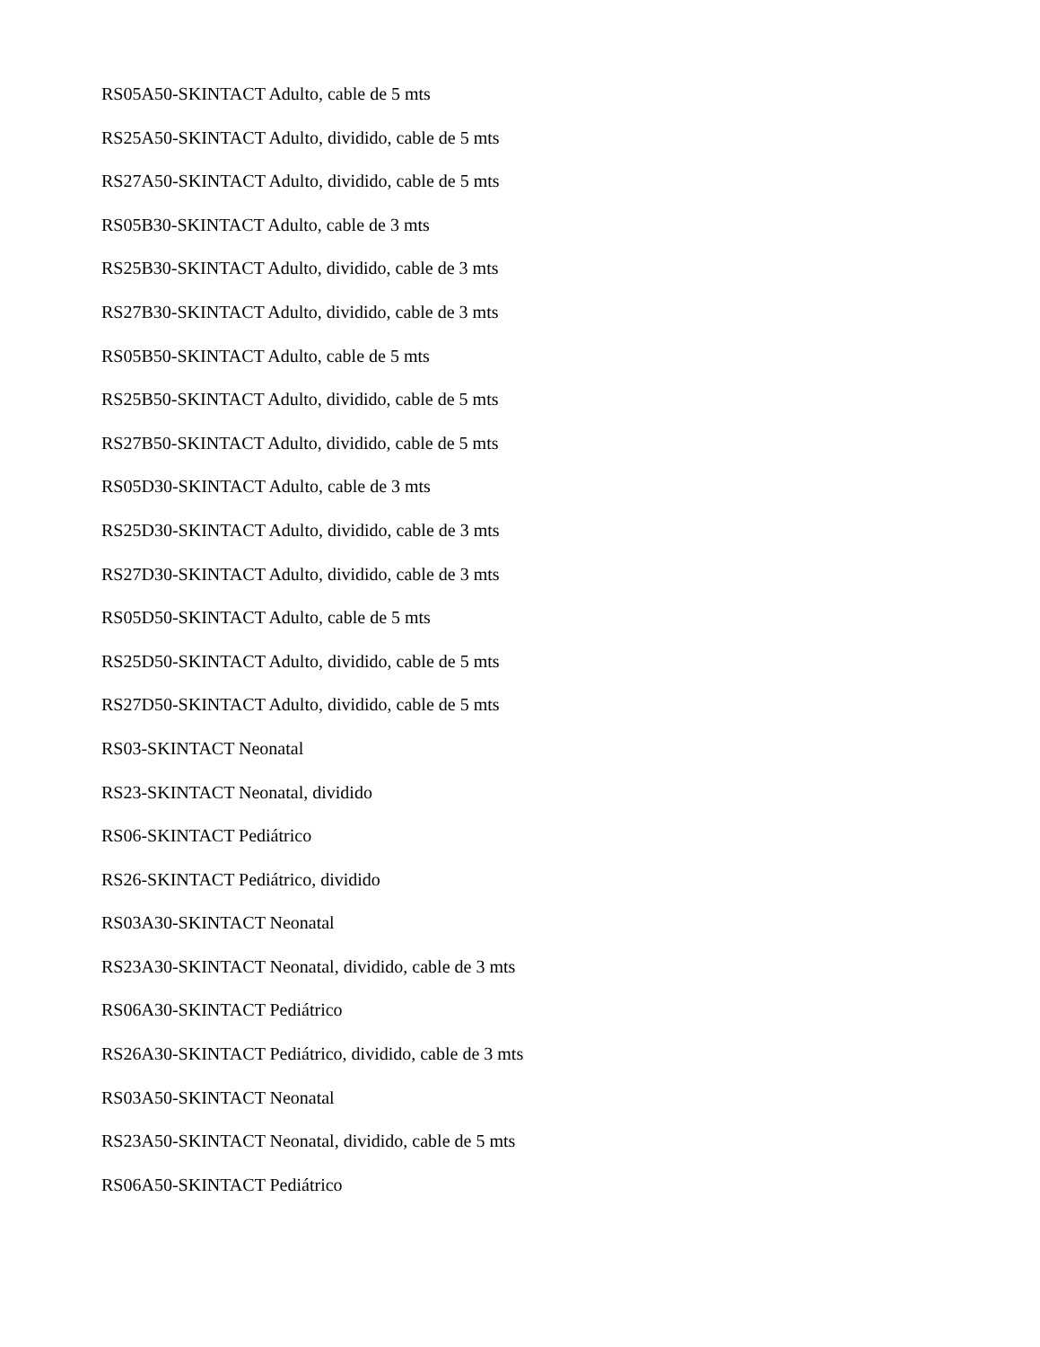RS05A50-SKINTACT Adulto, cable de 5 mts
RS25A50-SKINTACT Adulto, dividido, cable de 5 mts
RS27A50-SKINTACT Adulto, dividido, cable de 5 mts
RS05B30-SKINTACT Adulto, cable de 3 mts
RS25B30-SKINTACT Adulto, dividido, cable de 3 mts
RS27B30-SKINTACT Adulto, dividido, cable de 3 mts
RS05B50-SKINTACT Adulto, cable de 5 mts
RS25B50-SKINTACT Adulto, dividido, cable de 5 mts
RS27B50-SKINTACT Adulto, dividido, cable de 5 mts
RS05D30-SKINTACT Adulto, cable de 3 mts
RS25D30-SKINTACT Adulto, dividido, cable de 3 mts
RS27D30-SKINTACT Adulto, dividido, cable de 3 mts
RS05D50-SKINTACT Adulto, cable de 5 mts
RS25D50-SKINTACT Adulto, dividido, cable de 5 mts
RS27D50-SKINTACT Adulto, dividido, cable de 5 mts
RS03-SKINTACT Neonatal
RS23-SKINTACT Neonatal, dividido
RS06-SKINTACT Pediátrico
RS26-SKINTACT Pediátrico, dividido
RS03A30-SKINTACT Neonatal
RS23A30-SKINTACT Neonatal, dividido, cable de 3 mts
RS06A30-SKINTACT Pediátrico
RS26A30-SKINTACT Pediátrico, dividido, cable de 3 mts
RS03A50-SKINTACT Neonatal
RS23A50-SKINTACT Neonatal, dividido, cable de 5 mts
RS06A50-SKINTACT Pediátrico